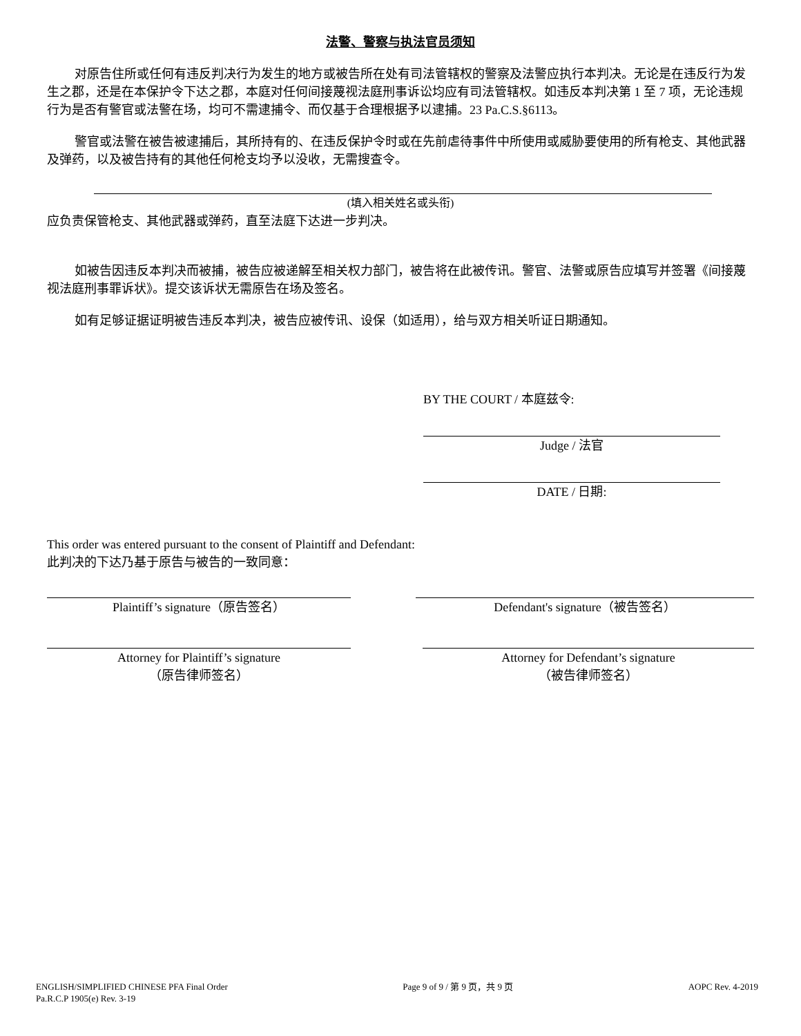法警、警察与执法官员须知
对原告住所或任何有违反判决行为发生的地方或被告所在处有司法管辖权的警察及法警应执行本判决。无论是在违反行为发生之郡，还是在本保护令下达之郡，本庭对任何间接蔑视法庭刑事诉讼均应有司法管辖权。如违反本判决第 1 至 7 项，无论违规行为是否有警官或法警在场，均可不需逮捕令、而仅基于合理根据予以逮捕。23 Pa.C.S.§6113。
警官或法警在被告被逮捕后，其所持有的、在违反保护令时或在先前虐待事件中所使用或威胁要使用的所有枪支、其他武器及弹药，以及被告持有的其他任何枪支均予以没收，无需搜查令。
(填入相关姓名或头衔)
应负责保管枪支、其他武器或弹药，直至法庭下达进一步判决。
如被告因违反本判决而被捕，被告应被递解至相关权力部门，被告将在此被传讯。警官、法警或原告应填写并签署《间接蔑视法庭刑事罪诉状》。提交该诉状无需原告在场及签名。
如有足够证据证明被告违反本判决，被告应被传讯、设保（如适用），给与双方相关听证日期通知。
BY THE COURT / 本庭兹令:
Judge / 法官
DATE / 日期:
This order was entered pursuant to the consent of Plaintiff and Defendant:
此判决的下达乃基于原告与被告的一致同意：
Plaintiff’s signature（原告签名） Defendant's signature（被告签名）
Attorney for Plaintiff’s signature
（原告律师签名）
Attorney for Defendant’s signature
（被告律师签名）
ENGLISH/SIMPLIFIED CHINESE PFA Final Order
Pa.R.C.P 1905(e) Rev. 3-19
Page 9 of 9 / 第 9 页，共 9 页 AOPC Rev. 4-2019